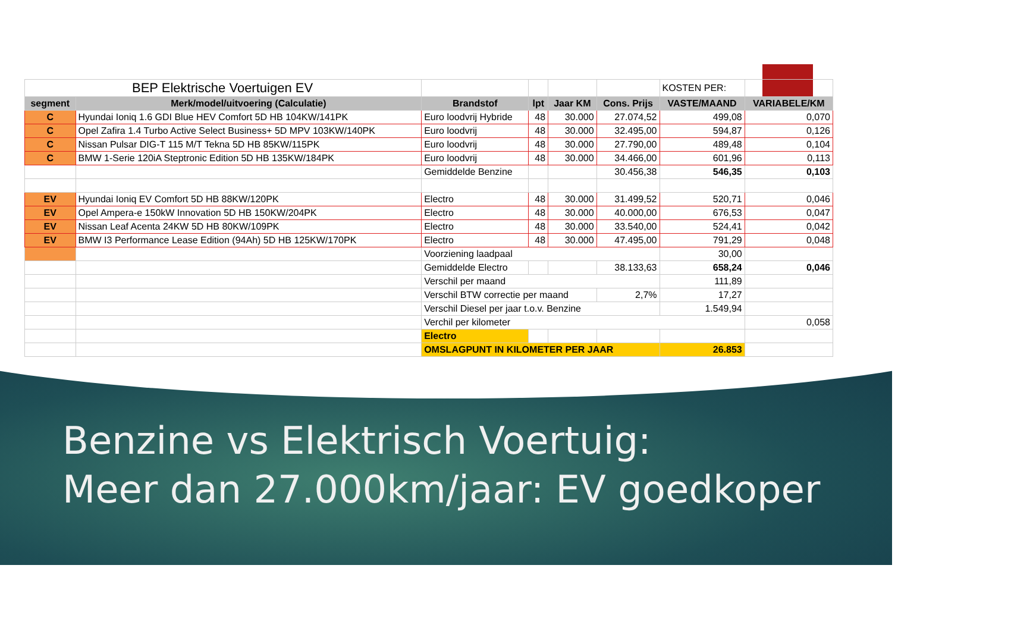| BEP Elektrische Voertuigen EV | | | | | | KOSTEN PER: | |
| segment | Merk/model/uitvoering (Calculatie) | Brandstof | lpt | Jaar KM | Cons. Prijs | VASTE/MAAND | VARIABELE/KM |
| C | Hyundai Ioniq 1.6 GDI Blue HEV Comfort 5D HB 104KW/141PK | Euro loodvrij Hybride | 48 | 30.000 | 27.074,52 | 499,08 | 0,070 |
| C | Opel Zafira 1.4 Turbo Active Select Business+ 5D MPV 103KW/140PK | Euro loodvrij | 48 | 30.000 | 32.495,00 | 594,87 | 0,126 |
| C | Nissan Pulsar DIG-T 115 M/T Tekna 5D HB 85KW/115PK | Euro loodvrij | 48 | 30.000 | 27.790,00 | 489,48 | 0,104 |
| C | BMW 1-Serie 120iA Steptronic Edition 5D HB 135KW/184PK | Euro loodvrij | 48 | 30.000 | 34.466,00 | 601,96 | 0,113 |
| | | Gemiddelde Benzine | | | 30.456,38 | 546,35 | 0,103 |
| EV | Hyundai Ioniq EV Comfort 5D HB 88KW/120PK | Electro | 48 | 30.000 | 31.499,52 | 520,71 | 0,046 |
| EV | Opel Ampera-e 150kW Innovation 5D HB 150KW/204PK | Electro | 48 | 30.000 | 40.000,00 | 676,53 | 0,047 |
| EV | Nissan Leaf Acenta 24KW 5D HB 80KW/109PK | Electro | 48 | 30.000 | 33.540,00 | 524,41 | 0,042 |
| EV | BMW I3 Performance Lease Edition (94Ah) 5D HB 125KW/170PK | Electro | 48 | 30.000 | 47.495,00 | 791,29 | 0,048 |
| | | Voorziening laadpaal | | | | 30,00 | |
| | | Gemiddelde Electro | | | 38.133,63 | 658,24 | 0,046 |
| | | Verschil per maand | | | | 111,89 | |
| | | Verschil BTW correctie per maand | | | 2,7% | 17,27 | |
| | | Verschil Diesel per jaar t.o.v. Benzine | | | | 1.549,94 | |
| | | Verchil per kilometer | | | | | 0,058 |
| | | Electro | | | | | |
| | | OMSLAGPUNT IN KILOMETER PER JAAR | | | | 26.853 | |
Benzine vs Elektrisch Voertuig:
Meer dan 27.000km/jaar: EV goedkoper